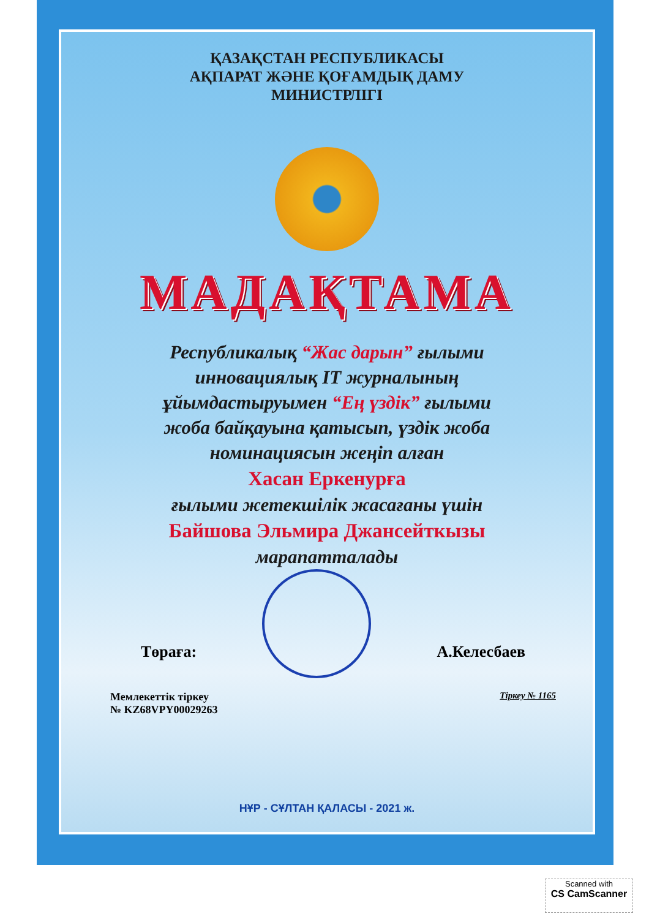ҚАЗАҚСТАН РЕСПУБЛИКАСЫ
АҚПАРАТ ЖӘНЕ ҚОҒАМДЫҚ ДАМУ
МИНИСТРЛІГІ
МАДАҚТАМА
Республикалық “Жас дарын” ғылыми
инновациялық IT журналының
ұйымдастыруымен “Ең үздік” ғылыми
жоба байқауына қатысып, үздік жоба
номинациясын жеңіп алған
Хасан Еркенурға
ғылыми жетекшілік жасағаны үшін
Байшова Эльмира Джансейткызы
марапатталады
Төраға: А.Келесбаев
Мемлекеттік тіркеу
№ KZ68VPY00029263 Тіркеу № 1165
НҰР - СҰЛТАН ҚАЛАСЫ - 2021 ж.
Scanned with
CS CamScanner